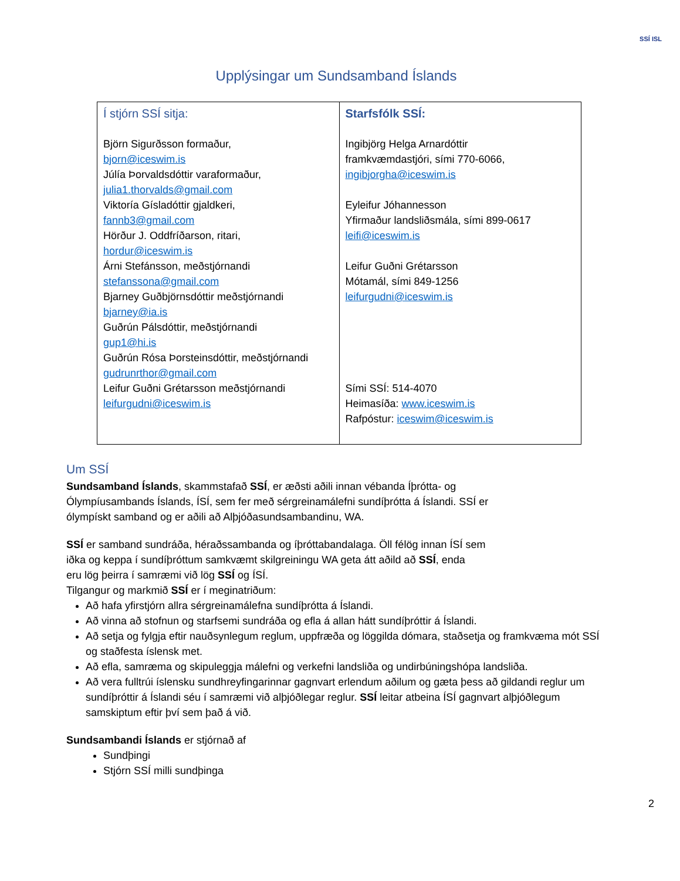SSÍ ISL
Upplýsingar um Sundsamband Íslands
| Í stjórn SSÍ sitja: Björn Sigurðsson formaður, bjorn@iceswim.is Júlía Þorvaldsdóttir varaformaður, julia1.thorvalds@gmail.com Viktoría Gísladóttir gjaldkeri, fannb3@gmail.com Hörður J. Oddfríðarson, ritari, hordur@iceswim.is Árni Stefánsson, meðstjórnandi stefanssona@gmail.com Bjarney Guðbjörnsdóttir meðstjórnandi bjarney@ia.is Guðrún Pálsdóttir, meðstjórnandi gup1@hi.is Guðrún Rósa Þorsteinsdóttir, meðstjórnandi gudrunrthor@gmail.com Leifur Guðni Grétarsson meðstjórnandi leifurgudni@iceswim.is | Starfsfólk SSÍ: Ingibjörg Helga Arnardóttir framkvæmdastjóri, sími 770-6066, ingibjorgha@iceswim.is Eyleifur Jóhannesson Yfirmaður landsliðsmála, sími 899-0617 leifi@iceswim.is Leifur Guðni Grétarsson Mótamál, sími 849-1256 leifurgudni@iceswim.is Sími SSÍ: 514-4070 Heimasíða: www.iceswim.is Rafpóstur: iceswim@iceswim.is |
Um SSÍ
Sundsamband Íslands, skammstafað SSÍ, er æðsti aðili innan vébanda Íþrótta- og
Ólympíusambands Íslands, ÍSÍ, sem fer með sérgreinamálefni sundíþrótta á Íslandi. SSÍ er
ólympískt samband og er aðili að Alþjóðasundsambandinu, WA.
SSÍ er samband sundráða, héraðssambanda og íþróttabandalaga. Öll félög innan ÍSÍ sem
iðka og keppa í sundíþróttum samkvæmt skilgreiningu WA geta átt aðild að SSÍ, enda
eru lög þeirra í samræmi við lög SSÍ og ÍSÍ.
Tilgangur og markmið SSÍ er í meginatriðum:
Að hafa yfirstjórn allra sérgreinamálefna sundíþrótta á Íslandi.
Að vinna að stofnun og starfsemi sundráða og efla á allan hátt sundíþróttir á Íslandi.
Að setja og fylgja eftir nauðsynlegum reglum, uppfræða og löggilda dómara, staðsetja og framkvæma mót SSÍ og staðfesta íslensk met.
Að efla, samræma og skipuleggja málefni og verkefni landsliða og undirbúningshópa landsliða.
Að vera fulltrúi íslensku sundhreyfingarinnar gagnvart erlendum aðilum og gæta þess að gildandi reglur um sundíþróttir á Íslandi séu í samræmi við alþjóðlegar reglur. SSÍ leitar atbeina ÍSÍ gagnvart alþjóðlegum samskiptum eftir því sem það á við.
Sundsambandi Íslands er stjórnað af
Sundþingi
Stjórn SSÍ milli sundþinga
2